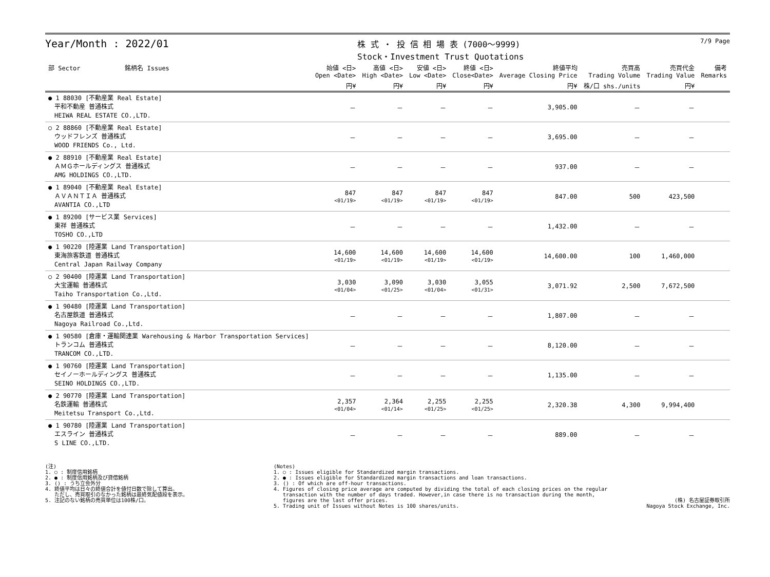Year/Month : 2022/01
株 式 ・ 投 信 相 場 表 (7000～9999)
Stock・Investment Trust Quotations
7/9 Page
| 部 Sector 銘柄名 Issues | 始値 <日> Open <Date> | 高値 <日> High <Date> | 安値 <日> Low <Date> | 終値 <日> Close<Date> | 終値平均 Average Closing Price | 売買高 Trading Volume | 売買代金 Trading Value | 備考 Remarks |
| --- | --- | --- | --- | --- | --- | --- | --- | --- |
| | 円¥ | 円¥ | 円¥ | 円¥ | 円¥ | 株/口 shs./units | 円¥ | |
| ● 1 88030 [不動産業 Real Estate] 平和不動産 普通株式 HEIWA REAL ESTATE CO.,LTD. | － | － | － | － | 3,905.00 | － | － | |
| ○ 2 88860 [不動産業 Real Estate] ウッドフレンズ 普通株式 WOOD FRIENDS Co., Ltd. | － | － | － | － | 3,695.00 | － | － | |
| ● 2 88910 [不動産業 Real Estate] ＡＭＧホールディングス 普通株式 AMG HOLDINGS CO.,LTD. | － | － | － | － | 937.00 | － | － | |
| ● 1 89040 [不動産業 Real Estate] ＡＶＡＮＴＩＡ 普通株式 AVANTIA CO.,LTD | 847 <01/19> | 847 <01/19> | 847 <01/19> | 847 <01/19> | 847.00 | 500 | 423,500 | |
| ● 1 89200 [サービス業 Services] 東祥 普通株式 TOSHO CO.,LTD | － | － | － | － | 1,432.00 | － | － | |
| ● 1 90220 [陸運業 Land Transportation] 東海旅客鉄道 普通株式 Central Japan Railway Company | 14,600 <01/19> | 14,600 <01/19> | 14,600 <01/19> | 14,600 <01/19> | 14,600.00 | 100 | 1,460,000 | |
| ○ 2 90400 [陸運業 Land Transportation] 大宝運輸 普通株式 Taiho Transportation Co.,Ltd. | 3,030 <01/04> | 3,090 <01/25> | 3,030 <01/04> | 3,055 <01/31> | 3,071.92 | 2,500 | 7,672,500 | |
| ● 1 90480 [陸運業 Land Transportation] 名古屋鉄道 普通株式 Nagoya Railroad Co.,Ltd. | － | － | － | － | 1,807.00 | － | － | |
| ● 1 90580 [倉庫・運輸関連業 Warehousing & Harbor Transportation Services] トランコム 普通株式 TRANCOM CO.,LTD. | － | － | － | － | 8,120.00 | － | － | |
| ● 1 90760 [陸運業 Land Transportation] セイノーホールディングス 普通株式 SEINO HOLDINGS CO.,LTD. | － | － | － | － | 1,135.00 | － | － | |
| ● 2 90770 [陸運業 Land Transportation] 名鉄運輸 普通株式 Meitetsu Transport Co.,Ltd. | 2,357 <01/04> | 2,364 <01/14> | 2,255 <01/25> | 2,255 <01/25> | 2,320.38 | 4,300 | 9,994,400 | |
| ● 1 90780 [陸運業 Land Transportation] エスライン 普通株式 S LINE CO.,LTD. | － | － | － | － | 889.00 | － | － | |
(注) 1. ○ : 制度信用銘柄 2. ● : 制度信用銘柄及び貸借銘柄 3. () : うち立会外分 4. 終値平均は日々の終値合計を値付日数で除して算出。 ただし、売買取引のなかった銘柄は最終気配値段を表示。 5. 注記のない銘柄の売買単位は100株/口。
(Notes) 1. ○ : Issues eligible for Standardized margin transactions. 2. ● : Issues eligible for Standardized margin transactions and loan transactions. 3. () : Of which are off-hour transactions. 4. Figures of closing price average are computed by dividing the total of each closing prices on the regular transaction with the number of days traded. However,in case there is no transaction during the month, figures are the last offer prices. 5. Trading unit of Issues without Notes is 100 shares/units.
(株) 名古屋証券取引所 Nagoya Stock Exchange, Inc.